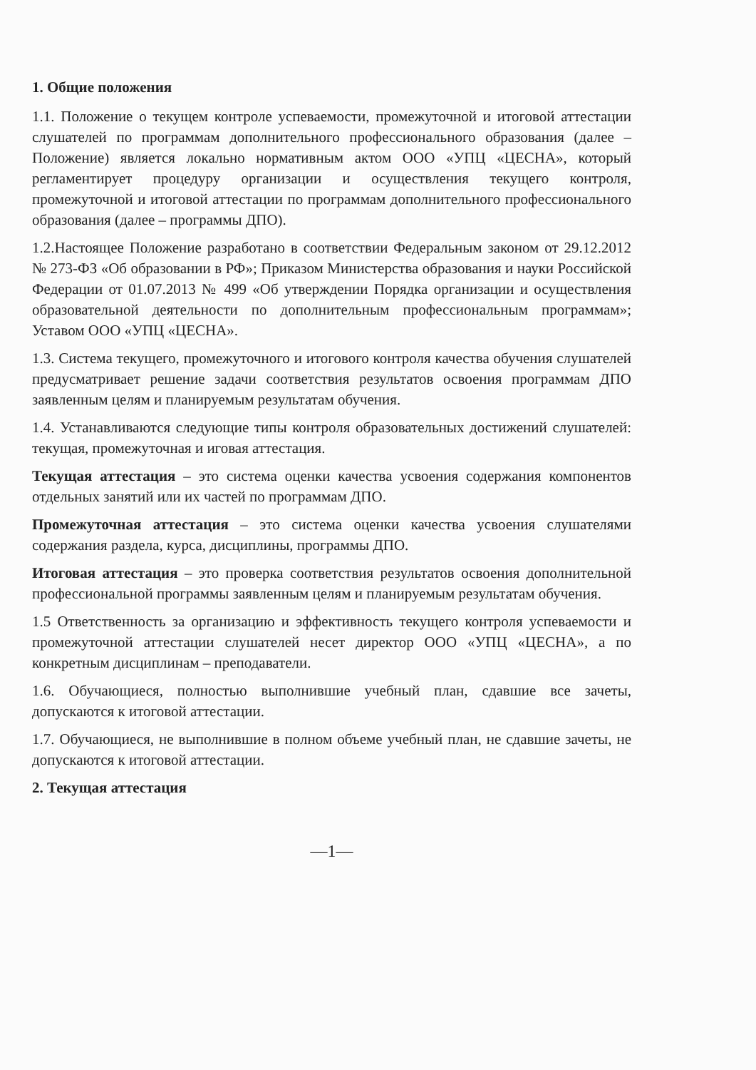1. Общие положения
1.1. Положение о текущем контроле успеваемости, промежуточной и итоговой аттестации слушателей по программам дополнительного профессионального образования (далее – Положение) является локально нормативным актом ООО «УПЦ «ЦЕСНА», который регламентирует процедуру организации и осуществления текущего контроля, промежуточной и итоговой аттестации по программам дополнительного профессионального образования (далее – программы ДПО).
1.2.Настоящее Положение разработано в соответствии Федеральным законом от 29.12.2012 № 273-ФЗ «Об образовании в РФ»; Приказом Министерства образования и науки Российской Федерации от 01.07.2013 № 499 «Об утверждении Порядка организации и осуществления образовательной деятельности по дополнительным профессиональным программам»; Уставом ООО «УПЦ «ЦЕСНА».
1.3. Система текущего, промежуточного и итогового контроля качества обучения слушателей предусматривает решение задачи соответствия результатов освоения программам ДПО заявленным целям и планируемым результатам обучения.
1.4. Устанавливаются следующие типы контроля образовательных достижений слушателей: текущая, промежуточная и иговая аттестация.
Текущая аттестация – это система оценки качества усвоения содержания компонентов отдельных занятий или их частей по программам ДПО.
Промежуточная аттестация – это система оценки качества усвоения слушателями содержания раздела, курса, дисциплины, программы ДПО.
Итоговая аттестация – это проверка соответствия результатов освоения дополнительной профессиональной программы заявленным целям и планируемым результатам обучения.
1.5 Ответственность за организацию и эффективность текущего контроля успеваемости и промежуточной аттестации слушателей несет директор ООО «УПЦ «ЦЕСНА», а по конкретным дисциплинам – преподаватели.
1.6. Обучающиеся, полностью выполнившие учебный план, сдавшие все зачеты, допускаются к итоговой аттестации.
1.7. Обучающиеся, не выполнившие в полном объеме учебный план, не сдавшие зачеты, не допускаются к итоговой аттестации.
2. Текущая аттестация
—1—